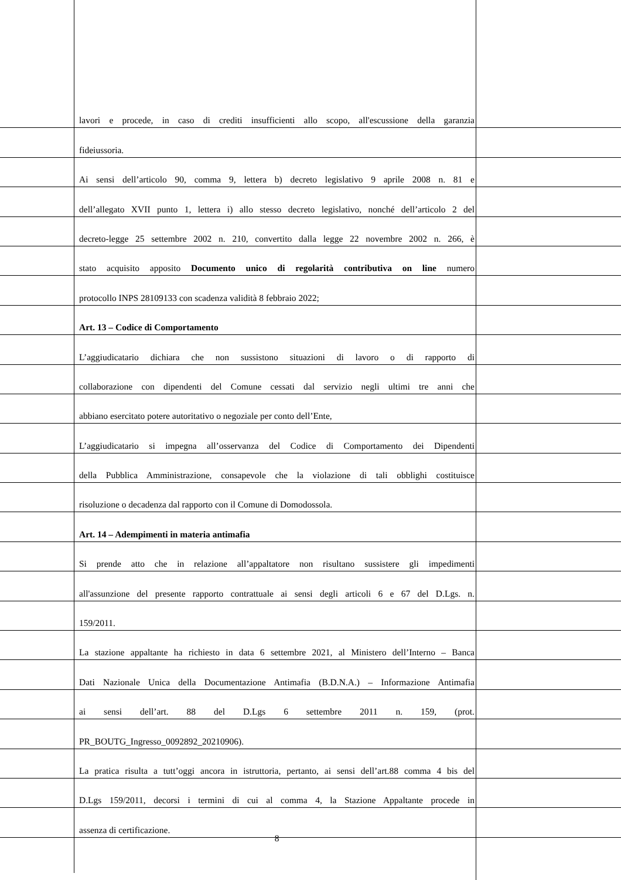lavori e procede, in caso di crediti insufficienti allo scopo, all'escussione della garanzia
fideiussoria.
Ai sensi dell’articolo 90, comma 9, lettera b) decreto legislativo 9 aprile 2008 n. 81 e
dell’allegato XVII punto 1, lettera i) allo stesso decreto legislativo, nonché dell’articolo 2 del
decreto-legge 25 settembre 2002 n. 210, convertito dalla legge 22 novembre 2002 n. 266, è
stato acquisito apposito Documento unico di regolarità contributiva on line numero
protocollo INPS 28109133 con scadenza validità 8 febbraio 2022;
Art. 13 – Codice di Comportamento
L’aggiudicatario dichiara che non sussistono situazioni di lavoro o di rapporto di
collaborazione con dipendenti del Comune cessati dal servizio negli ultimi tre anni che
abbiano esercitato potere autoritativo o negoziale per conto dell’Ente,
L’aggiudicatario si impegna all’osservanza del Codice di Comportamento dei Dipendenti
della Pubblica Amministrazione, consapevole che la violazione di tali obblighi costituisce
risoluzione o decadenza dal rapporto con il Comune di Domodossola.
Art. 14 – Adempimenti in materia antimafia
Si prende atto che in relazione all’appaltatore non risultano sussistere gli impedimenti
all'assunzione del presente rapporto contrattuale ai sensi degli articoli 6 e 67 del D.Lgs. n.
159/2011.
La stazione appaltante ha richiesto in data 6 settembre 2021, al Ministero dell’Interno – Banca
Dati Nazionale Unica della Documentazione Antimafia (B.D.N.A.) – Informazione Antimafia
ai sensi dell’art. 88 del D.Lgs 6 settembre 2011 n. 159, (prot.
PR_BOUTG_Ingresso_0092892_20210906).
La pratica risulta a tutt’oggi ancora in istruttoria, pertanto, ai sensi dell’art.88 comma 4 bis del
D.Lgs 159/2011, decorsi i termini di cui al comma 4, la Stazione Appaltante procede in
assenza di certificazione.
8